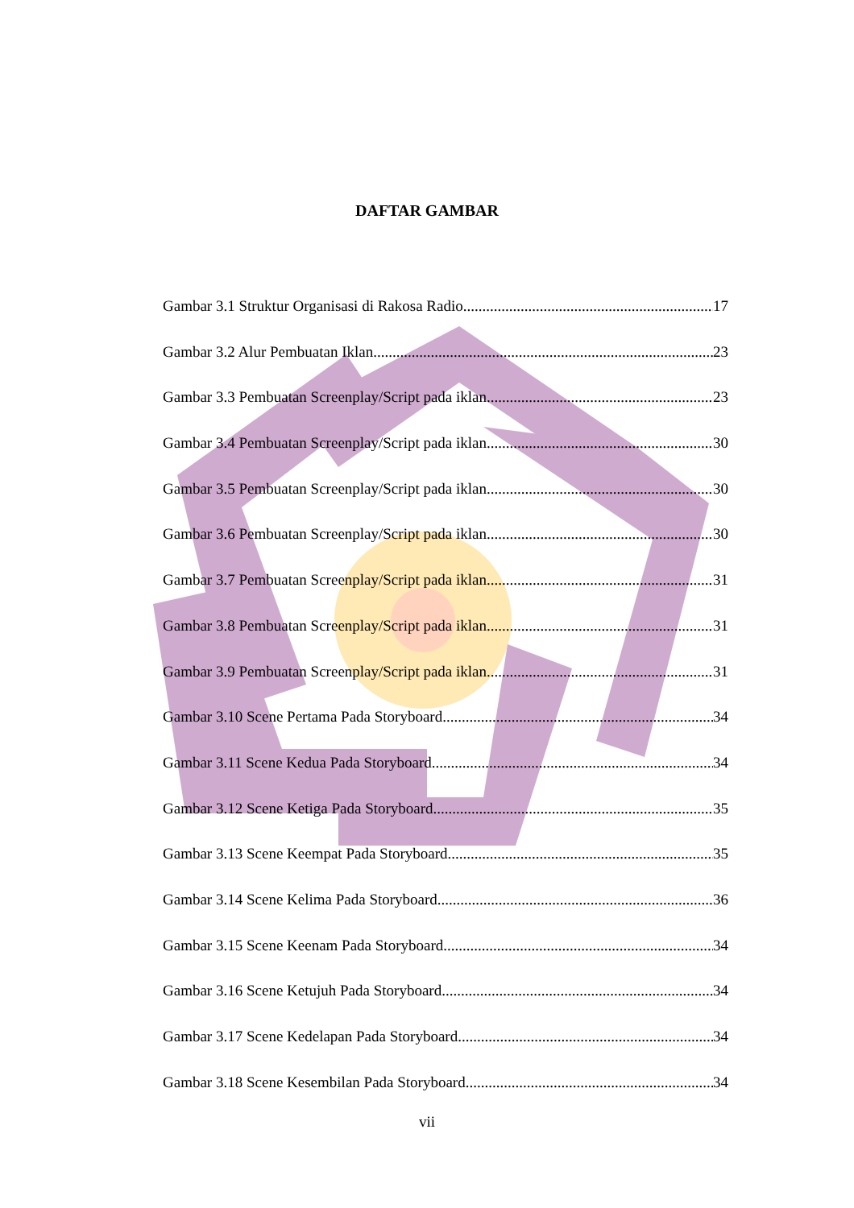DAFTAR GAMBAR
Gambar 3.1 Struktur Organisasi di Rakosa Radio 17
Gambar 3.2 Alur Pembuatan Iklan 23
Gambar 3.3 Pembuatan Screenplay/Script pada iklan 23
Gambar 3.4 Pembuatan Screenplay/Script pada iklan 30
Gambar 3.5 Pembuatan Screenplay/Script pada iklan 30
Gambar 3.6 Pembuatan Screenplay/Script pada iklan 30
Gambar 3.7 Pembuatan Screenplay/Script pada iklan 31
Gambar 3.8 Pembuatan Screenplay/Script pada iklan 31
Gambar 3.9 Pembuatan Screenplay/Script pada iklan 31
Gambar 3.10 Scene Pertama Pada Storyboard 34
Gambar 3.11 Scene Kedua Pada Storyboard 34
Gambar 3.12 Scene Ketiga Pada Storyboard 35
Gambar 3.13 Scene Keempat Pada Storyboard 35
Gambar 3.14 Scene Kelima Pada Storyboard 36
Gambar 3.15 Scene Keenam Pada Storyboard 34
Gambar 3.16 Scene Ketujuh Pada Storyboard 34
Gambar 3.17 Scene Kedelapan Pada Storyboard 34
Gambar 3.18 Scene Kesembilan Pada Storyboard 34
vii